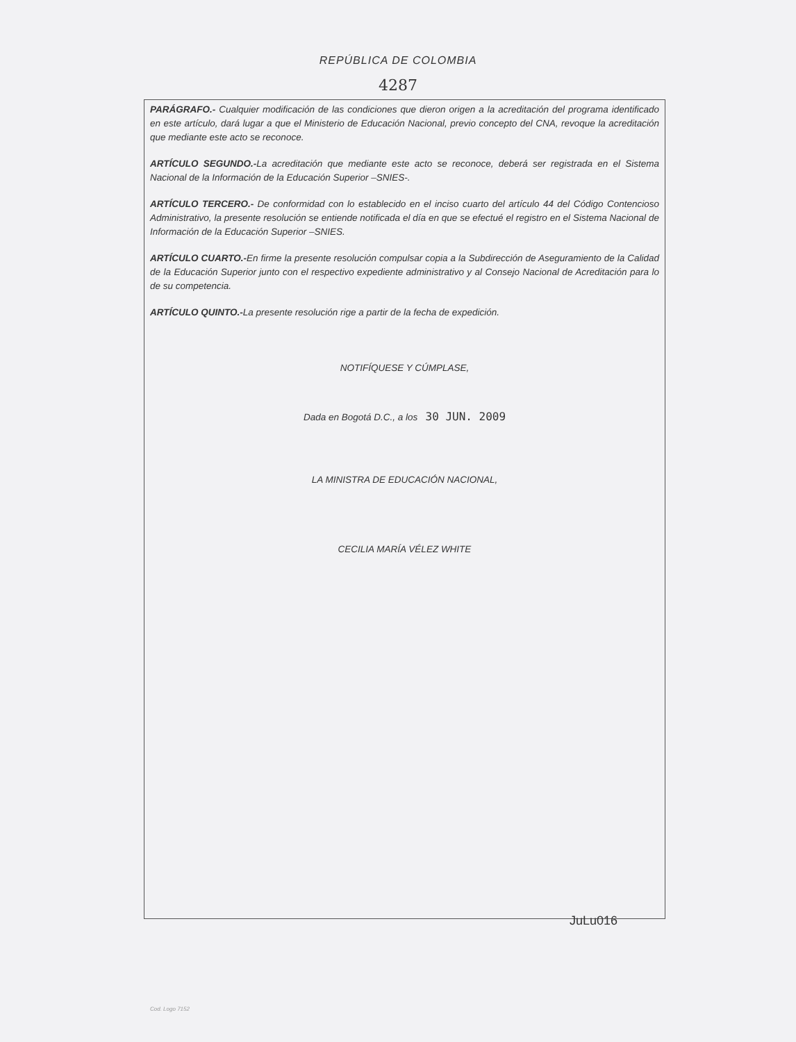REPÚBLICA DE COLOMBIA
4287
PARÁGRAFO.- Cualquier modificación de las condiciones que dieron origen a la acreditación del programa identificado en este artículo, dará lugar a que el Ministerio de Educación Nacional, previo concepto del CNA, revoque la acreditación que mediante este acto se reconoce.
ARTÍCULO SEGUNDO.-La acreditación que mediante este acto se reconoce, deberá ser registrada en el Sistema Nacional de la Información de la Educación Superior –SNIES-.
ARTÍCULO TERCERO.- De conformidad con lo establecido en el inciso cuarto del artículo 44 del Código Contencioso Administrativo, la presente resolución se entiende notificada el día en que se efectué el registro en el Sistema Nacional de Información de la Educación Superior –SNIES.
ARTÍCULO CUARTO.-En firme la presente resolución compulsar copia a la Subdirección de Aseguramiento de la Calidad de la Educación Superior junto con el respectivo expediente administrativo y al Consejo Nacional de Acreditación para lo de su competencia.
ARTÍCULO QUINTO.-La presente resolución rige a partir de la fecha de expedición.
NOTIFÍQUESE Y CÚMPLASE,
Dada en Bogotá D.C., a los 30 JUN. 2009
LA MINISTRA DE EDUCACIÓN NACIONAL,
CECILIA MARÍA VÉLEZ WHITE
Cod. Logo 7152
JuLu016